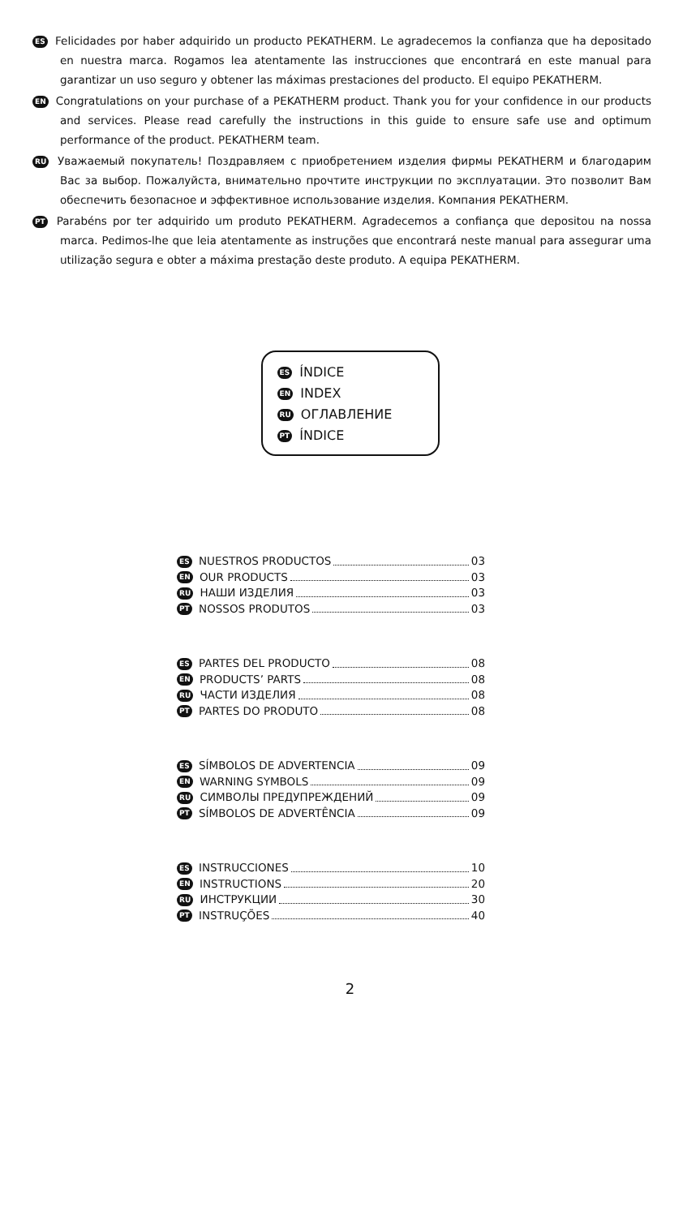ES Felicidades por haber adquirido un producto PEKATHERM. Le agradecemos la confianza que ha depositado en nuestra marca. Rogamos lea atentamente las instrucciones que encontrará en este manual para garantizar un uso seguro y obtener las máximas prestaciones del producto. El equipo PEKATHERM.
EN Congratulations on your purchase of a PEKATHERM product. Thank you for your confidence in our products and services. Please read carefully the instructions in this guide to ensure safe use and optimum performance of the product. PEKATHERM team.
RU Уважаемый покупатель! Поздравляем с приобретением изделия фирмы PEKATHERM и благодарим Вас за выбор. Пожалуйста, внимательно прочтите инструкции по эксплуатации. Это позволит Вам обеспечить безопасное и эффективное использование изделия. Компания PEKATHERM.
PT Parabéns por ter adquirido um produto PEKATHERM. Agradecemos a confiança que depositou na nossa marca. Pedimos-lhe que leia atentamente as instruções que encontrará neste manual para assegurar uma utilização segura e obter a máxima prestação deste produto. A equipa PEKATHERM.
ES ÍNDICE
EN INDEX
RU ОГЛАВЛЕНИЕ
PT ÍNDICE
ES NUESTROS PRODUCTOS 03
EN OUR PRODUCTS 03
RU НАШИ ИЗДЕЛИЯ 03
PT NOSSOS PRODUTOS 03
ES PARTES DEL PRODUCTO 08
EN PRODUCTS’ PARTS 08
RU ЧАСТИ ИЗДЕЛИЯ 08
PT PARTES DO PRODUTO 08
ES SÍMBOLOS DE ADVERTENCIA 09
EN WARNING SYMBOLS 09
RU СИМВОЛЫ ПРЕДУПРЕЖДЕНИЙ 09
PT SÍMBOLOS DE ADVERTÊNCIA 09
ES INSTRUCCIONES 10
EN INSTRUCTIONS 20
RU ИНСТРУКЦИИ 30
PT INSTRUÇÕES 40
2